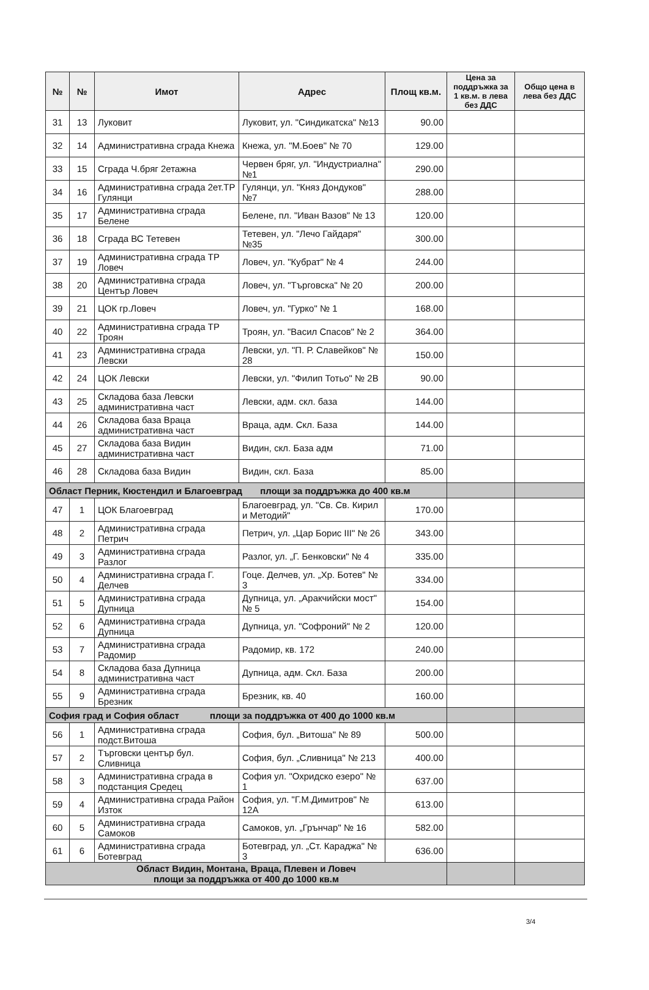| № | № | Имот | Адрес | Площ кв.м. | Цена за поддръжка за 1 кв.м. в лева без ДДС | Общо цена в лева без ДДС |
| --- | --- | --- | --- | --- | --- | --- |
| 31 | 13 | Луковит | Луковит, ул. "Синдикатска" №13 | 90.00 | | |
| 32 | 14 | Административна сграда Кнежа | Кнежа, ул. "М.Боев" № 70 | 129.00 | | |
| 33 | 15 | Сграда Ч.бряг 2етажна | Червен бряг, ул. "Индустриална" №1 | 290.00 | | |
| 34 | 16 | Административна сграда 2ет.ТР Гулянци | Гулянци, ул. "Княз Дондуков" №7 | 288.00 | | |
| 35 | 17 | Административна сграда Белене | Белене, пл. "Иван Вазов" № 13 | 120.00 | | |
| 36 | 18 | Сграда ВС Тетевен | Тетевен, ул. "Лечо Гайдаря" №35 | 300.00 | | |
| 37 | 19 | Административна сграда ТР Ловеч | Ловеч, ул. "Кубрат" № 4 | 244.00 | | |
| 38 | 20 | Административна сграда Център Ловеч | Ловеч, ул. "Търговска" № 20 | 200.00 | | |
| 39 | 21 | ЦОК гр.Ловеч | Ловеч, ул. "Гурко" № 1 | 168.00 | | |
| 40 | 22 | Административна сграда ТР Троян | Троян, ул. "Васил Спасов" № 2 | 364.00 | | |
| 41 | 23 | Административна сграда Левски | Левски, ул. "П. Р. Славейков" № 28 | 150.00 | | |
| 42 | 24 | ЦОК Левски | Левски, ул. "Филип Тотьо" № 2В | 90.00 | | |
| 43 | 25 | Складова база Левски административна част | Левски, адм. скл. база | 144.00 | | |
| 44 | 26 | Складова база Враца административна част | Враца, адм. Скл. База | 144.00 | | |
| 45 | 27 | Складова база Видин административна част | Видин, скл. База адм | 71.00 | | |
| 46 | 28 | Складова база Видин | Видин, скл. База | 85.00 | | |
| Област Перник, Кюстендил и Благоевград площи за поддръжка до 400 кв.м | | | | | | |
| 47 | 1 | ЦОК Благоевград | Благоевград, ул. "Св. Св. Кирил и Методий" | 170.00 | | |
| 48 | 2 | Административна сграда Петрич | Петрич, ул. „Цар Борис III" № 26 | 343.00 | | |
| 49 | 3 | Административна сграда Разлог | Разлог, ул. „Г. Бенковски" № 4 | 335.00 | | |
| 50 | 4 | Административна сграда Г. Делчев | Гоце. Делчев, ул. „Хр. Ботев" № 3 | 334.00 | | |
| 51 | 5 | Административна сграда Дупница | Дупница, ул. „Аракчийски мост" № 5 | 154.00 | | |
| 52 | 6 | Административна сграда Дупница | Дупница, ул. "Софроний" № 2 | 120.00 | | |
| 53 | 7 | Административна сграда Радомир | Радомир, кв. 172 | 240.00 | | |
| 54 | 8 | Складова база Дупница административна част | Дупница, адм. Скл. База | 200.00 | | |
| 55 | 9 | Административна сграда Брезник | Брезник, кв. 40 | 160.00 | | |
| София град и София област площи за поддръжка от 400 до 1000 кв.м | | | | | | |
| 56 | 1 | Административна сграда подст.Витоша | София, бул. „Витоша" № 89 | 500.00 | | |
| 57 | 2 | Търговски център бул. Сливница | София, бул. „Сливница" № 213 | 400.00 | | |
| 58 | 3 | Административна сграда в подстанция Средец | София ул. "Охридско езеро" № 1 | 637.00 | | |
| 59 | 4 | Административна сграда Район Изток | София, ул. "Г.М.Димитров" № 12А | 613.00 | | |
| 60 | 5 | Административна сграда Самоков | Самоков, ул. „Грънчар" № 16 | 582.00 | | |
| 61 | 6 | Административна сграда Ботевград | Ботевград, ул. „Ст. Караджа" № 3 | 636.00 | | |
| Област Видин, Монтана, Враца, Плевен и Ловеч площи за поддръжка от 400 до 1000 кв.м | | | | | | |
3/4